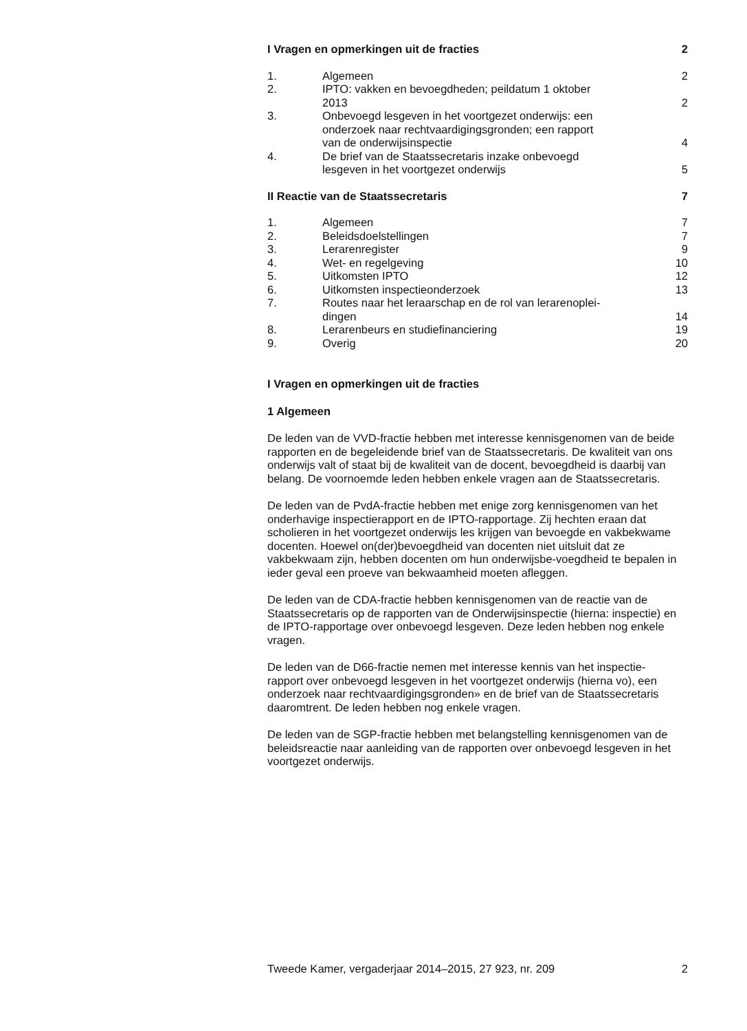| I Vragen en opmerkingen uit de fracties | | 2 |
| 1. | Algemeen | 2 |
| 2. | IPTO: vakken en bevoegdheden; peildatum 1 oktober 2013 | 2 |
| 3. | Onbevoegd lesgeven in het voortgezet onderwijs: een onderzoek naar rechtvaardigingsgronden; een rapport van de onderwijsinspectie | 4 |
| 4. | De brief van de Staatssecretaris inzake onbevoegd lesgeven in het voortgezet onderwijs | 5 |
| II Reactie van de Staatssecretaris | | 7 |
| 1. | Algemeen | 7 |
| 2. | Beleidsdoelstellingen | 7 |
| 3. | Lerarenregister | 9 |
| 4. | Wet- en regelgeving | 10 |
| 5. | Uitkomsten IPTO | 12 |
| 6. | Uitkomsten inspectieonderzoek | 13 |
| 7. | Routes naar het leraarschap en de rol van lerarenoplei- dingen | 14 |
| 8. | Lerarenbeurs en studiefinanciering | 19 |
| 9. | Overig | 20 |
I Vragen en opmerkingen uit de fracties
1 Algemeen
De leden van de VVD-fractie hebben met interesse kennisgenomen van de beide rapporten en de begeleidende brief van de Staatssecretaris. De kwaliteit van ons onderwijs valt of staat bij de kwaliteit van de docent, bevoegdheid is daarbij van belang. De voornoemde leden hebben enkele vragen aan de Staatssecretaris.
De leden van de PvdA-fractie hebben met enige zorg kennisgenomen van het onderhavige inspectierapport en de IPTO-rapportage. Zij hechten eraan dat scholieren in het voortgezet onderwijs les krijgen van bevoegde en vakbekwame docenten. Hoewel on(der)bevoegdheid van docenten niet uitsluit dat ze vakbekwaam zijn, hebben docenten om hun onderwijsbe-voegdheid te bepalen in ieder geval een proeve van bekwaamheid moeten afleggen.
De leden van de CDA-fractie hebben kennisgenomen van de reactie van de Staatssecretaris op de rapporten van de Onderwijsinspectie (hierna: inspectie) en de IPTO-rapportage over onbevoegd lesgeven. Deze leden hebben nog enkele vragen.
De leden van de D66-fractie nemen met interesse kennis van het inspectie-rapport over onbevoegd lesgeven in het voortgezet onderwijs (hierna vo), een onderzoek naar rechtvaardigingsgronden» en de brief van de Staatssecretaris daaromtrent. De leden hebben nog enkele vragen.
De leden van de SGP-fractie hebben met belangstelling kennisgenomen van de beleidsreactie naar aanleiding van de rapporten over onbevoegd lesgeven in het voortgezet onderwijs.
Tweede Kamer, vergaderjaar 2014–2015, 27 923, nr. 209 2